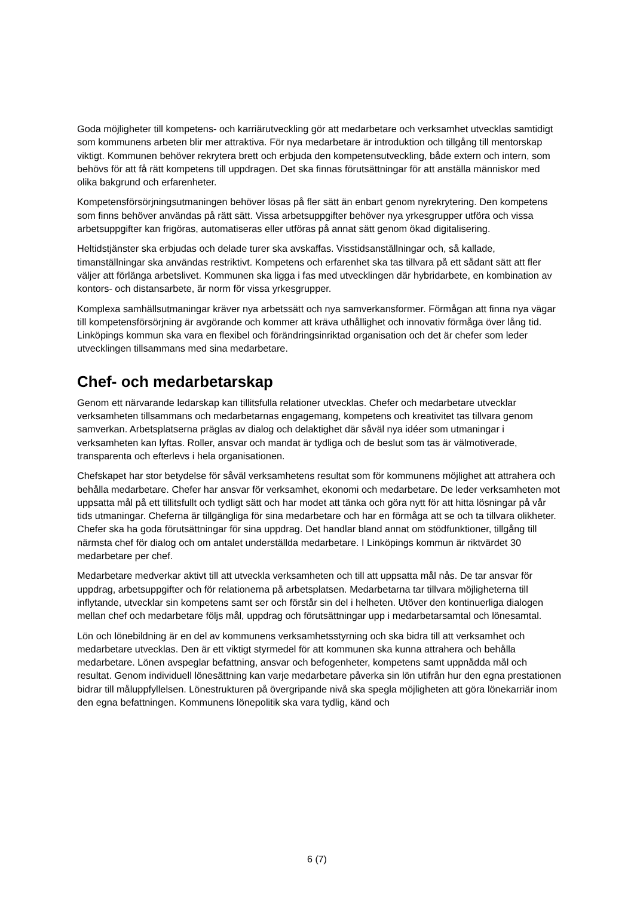Goda möjligheter till kompetens- och karriärutveckling gör att medarbetare och verksamhet utvecklas samtidigt som kommunens arbeten blir mer attraktiva. För nya medarbetare är introduktion och tillgång till mentorskap viktigt. Kommunen behöver rekrytera brett och erbjuda den kompetensutveckling, både extern och intern, som behövs för att få rätt kompetens till uppdragen. Det ska finnas förutsättningar för att anställa människor med olika bakgrund och erfarenheter.
Kompetensförsörjningsutmaningen behöver lösas på fler sätt än enbart genom nyrekrytering. Den kompetens som finns behöver användas på rätt sätt. Vissa arbetsuppgifter behöver nya yrkesgrupper utföra och vissa arbetsuppgifter kan frigöras, automatiseras eller utföras på annat sätt genom ökad digitalisering.
Heltidstjänster ska erbjudas och delade turer ska avskaffas. Visstidsanställningar och, så kallade, timanställningar ska användas restriktivt. Kompetens och erfarenhet ska tas tillvara på ett sådant sätt att fler väljer att förlänga arbetslivet. Kommunen ska ligga i fas med utvecklingen där hybridarbete, en kombination av kontors- och distansarbete, är norm för vissa yrkesgrupper.
Komplexa samhällsutmaningar kräver nya arbetssätt och nya samverkansformer. Förmågan att finna nya vägar till kompetensförsörjning är avgörande och kommer att kräva uthållighet och innovativ förmåga över lång tid. Linköpings kommun ska vara en flexibel och förändringsinriktad organisation och det är chefer som leder utvecklingen tillsammans med sina medarbetare.
Chef- och medarbetarskap
Genom ett närvarande ledarskap kan tillitsfulla relationer utvecklas. Chefer och medarbetare utvecklar verksamheten tillsammans och medarbetarnas engagemang, kompetens och kreativitet tas tillvara genom samverkan. Arbetsplatserna präglas av dialog och delaktighet där såväl nya idéer som utmaningar i verksamheten kan lyftas. Roller, ansvar och mandat är tydliga och de beslut som tas är välmotiverade, transparenta och efterlevs i hela organisationen.
Chefskapet har stor betydelse för såväl verksamhetens resultat som för kommunens möjlighet att attrahera och behålla medarbetare. Chefer har ansvar för verksamhet, ekonomi och medarbetare. De leder verksamheten mot uppsatta mål på ett tillitsfullt och tydligt sätt och har modet att tänka och göra nytt för att hitta lösningar på vår tids utmaningar. Cheferna är tillgängliga för sina medarbetare och har en förmåga att se och ta tillvara olikheter. Chefer ska ha goda förutsättningar för sina uppdrag. Det handlar bland annat om stödfunktioner, tillgång till närmsta chef för dialog och om antalet underställda medarbetare. I Linköpings kommun är riktvärdet 30 medarbetare per chef.
Medarbetare medverkar aktivt till att utveckla verksamheten och till att uppsatta mål nås. De tar ansvar för uppdrag, arbetsuppgifter och för relationerna på arbetsplatsen. Medarbetarna tar tillvara möjligheterna till inflytande, utvecklar sin kompetens samt ser och förstår sin del i helheten. Utöver den kontinuerliga dialogen mellan chef och medarbetare följs mål, uppdrag och förutsättningar upp i medarbetarsamtal och lönesamtal.
Lön och lönebildning är en del av kommunens verksamhetsstyrning och ska bidra till att verksamhet och medarbetare utvecklas. Den är ett viktigt styrmedel för att kommunen ska kunna attrahera och behålla medarbetare. Lönen avspeglar befattning, ansvar och befogenheter, kompetens samt uppnådda mål och resultat. Genom individuell lönesättning kan varje medarbetare påverka sin lön utifrån hur den egna prestationen bidrar till måluppfyllelsen. Lönestrukturen på övergripande nivå ska spegla möjligheten att göra lönekarriär inom den egna befattningen. Kommunens lönepolitik ska vara tydlig, känd och
6 (7)